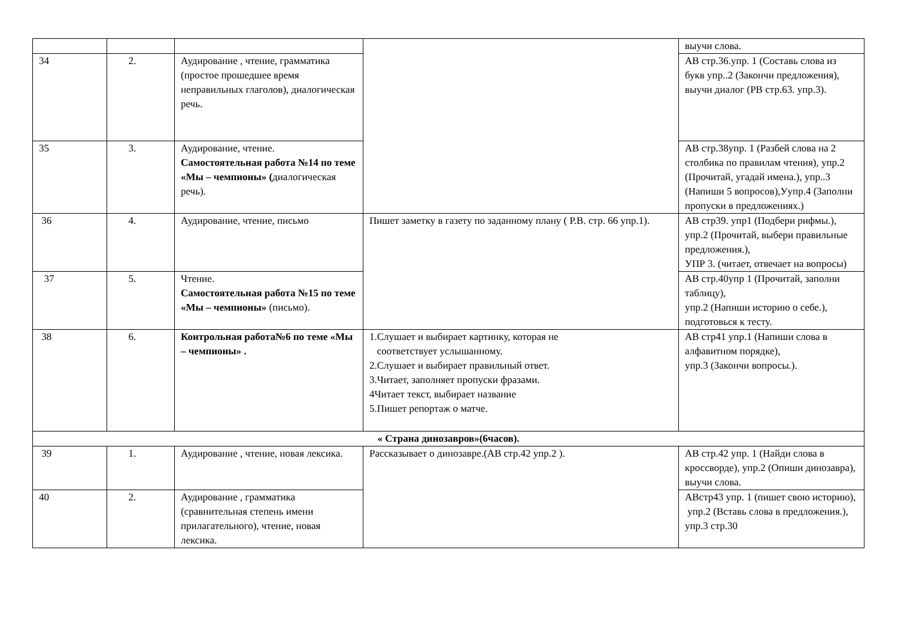| | | | | выучи слова. |
| 34 | 2. | Аудирование , чтение, грамматика (простое прошедшее время неправильных глаголов), диалогическая речь. | | АВ стр.36.упр. 1 (Составь слова из букв упр..2 (Закончи предложения), выучи диалог (РВ стр.63. упр.3). |
| 35 | 3. | Аудирование, чтение. Самостоятельная работа №14 по теме «Мы – чемпионы» ( диалогическая речь). | | АВ стр.38упр. 1 (Разбей слова на 2 столбика по правилам чтения), упр.2 (Прочитай, угадай имена.), упр..3 (Напиши 5 вопросов),Уупр.4 (Заполни пропуски в предложениях.) |
| 36 | 4. | Аудирование, чтение, письмо | Пишет заметку в газету по заданному плану ( Р.В. стр. 66 упр.1). | АВ стр39. упр1 (Подбери рифмы.), упр.2 (Прочитай, выбери правильные предложения.), УПР 3. (читает, отвечает на вопросы) |
| 37 | 5. | Чтение. Самостоятельная работа №15 по теме «Мы – чемпионы» (письмо). | | АВ стр.40упр 1 (Прочитай, заполни таблицу), упр.2 (Напиши историю о себе.), подготовься к тесту. |
| 38 | 6. | Контрольная работа№6 по теме «Мы – чемпионы» . | 1.Слушает и выбирает картинку, которая не соответствует услышанному. 2.Слушает и выбирает правильный ответ. 3.Читает, заполняет пропуски фразами. 4Читает текст, выбирает название 5.Пишет репортаж о матче. | АВ стр41 упр.1 (Напиши слова в алфавитном порядке), упр.3 (Закончи вопросы.). |
| « Страна динозавров»(6часов). | | | | |
| 39 | 1. | Аудирование , чтение, новая лексика. | Рассказывает о динозавре.(АВ стр.42 упр.2 ). | АВ стр.42 упр. 1 (Найди слова в кроссворде), упр.2 (Опиши динозавра), выучи слова. |
| 40 | 2. | Аудирование , грамматика (сравнительная степень имени прилагательного), чтение, новая лексика. | | АВстр43 упр. 1 (пишет свою историю), упр.2 (Вставь слова в предложения.), упр.3 стр.30 |